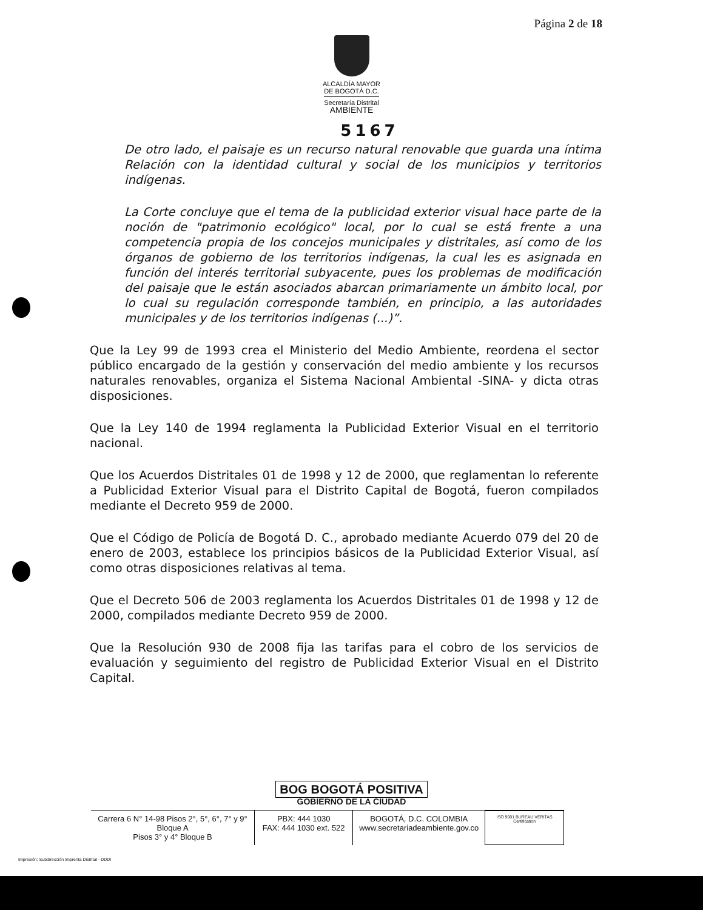Página 2 de 18
ALCALDÍA MAYOR
DE BOGOTÁ D.C.
Secretaría Distrital
AMBIENTE
5167
De otro lado, el paisaje es un recurso natural renovable que guarda una íntima Relación con la identidad cultural y social de los municipios y territorios indígenas.
La Corte concluye que el tema de la publicidad exterior visual hace parte de la noción de "patrimonio ecológico" local, por lo cual se está frente a una competencia propia de los concejos municipales y distritales, así como de los órganos de gobierno de los territorios indígenas, la cual les es asignada en función del interés territorial subyacente, pues los problemas de modificación del paisaje que le están asociados abarcan primariamente un ámbito local, por lo cual su regulación corresponde también, en principio, a las autoridades municipales y de los territorios indígenas (...)”.
Que la Ley 99 de 1993 crea el Ministerio del Medio Ambiente, reordena el sector público encargado de la gestión y conservación del medio ambiente y los recursos naturales renovables, organiza el Sistema Nacional Ambiental -SINA- y dicta otras disposiciones.
Que la Ley 140 de 1994 reglamenta la Publicidad Exterior Visual en el territorio nacional.
Que los Acuerdos Distritales 01 de 1998 y 12 de 2000, que reglamentan lo referente a Publicidad Exterior Visual para el Distrito Capital de Bogotá, fueron compilados mediante el Decreto 959 de 2000.
Que el Código de Policía de Bogotá D. C., aprobado mediante Acuerdo 079 del 20 de enero de 2003, establece los principios básicos de la Publicidad Exterior Visual, así como otras disposiciones relativas al tema.
Que el Decreto 506 de 2003 reglamenta los Acuerdos Distritales 01 de 1998 y 12 de 2000, compilados mediante Decreto 959 de 2000.
Que la Resolución 930 de 2008 fija las tarifas para el cobro de los servicios de evaluación y seguimiento del registro de Publicidad Exterior Visual en el Distrito Capital.
BOG BOGOTÁ POSITIVA
GOBIERNO DE LA CIUDAD
Carrera 6 N° 14-98 Pisos 2°, 5°, 6°, 7° y 9° Bloque A
Pisos 3° y 4° Bloque B
PBX: 444 1030
FAX: 444 1030 ext. 522
BOGOTÁ, D.C. COLOMBIA
www.secretariadeambiente.gov.co
ISO 9001 BUREAU VERITAS Certification
Impresión: Subdirección Imprenta Distrital - DDDI